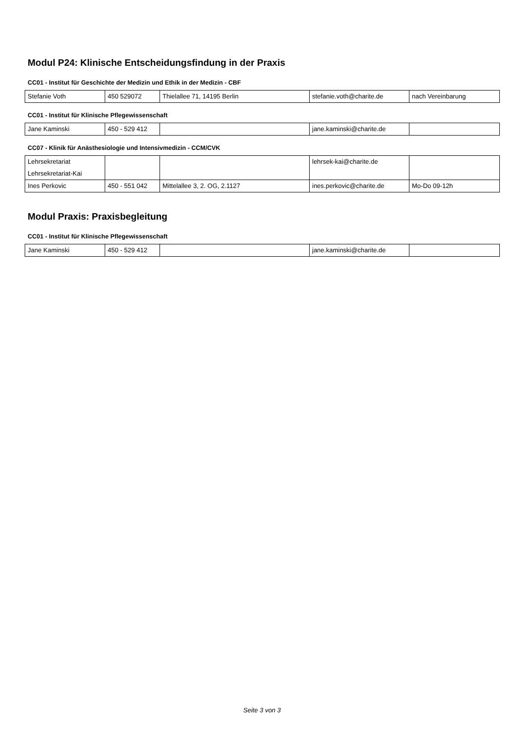Modul P24: Klinische Entscheidungsfindung in der Praxis
CC01 - Institut für Geschichte der Medizin und Ethik in der Medizin - CBF
| Stefanie Voth | 450 529072 | Thielallee 71, 14195 Berlin | stefanie.voth@charite.de | nach Vereinbarung |
CC01 - Institut für Klinische Pflegewissenschaft
| Jane Kaminski | 450 - 529 412 | | jane.kaminski@charite.de | |
CC07 - Klinik für Anästhesiologie und Intensivmedizin - CCM/CVK
| Lehrsekretariat Lehrsekretariat-Kai | | | lehrsek-kai@charite.de | |
| Ines Perkovic | 450 - 551 042 | Mittelallee 3, 2. OG, 2.1127 | ines.perkovic@charite.de | Mo-Do 09-12h |
Modul Praxis: Praxisbegleitung
CC01 - Institut für Klinische Pflegewissenschaft
| Jane Kaminski | 450 - 529 412 | | jane.kaminski@charite.de | |
Seite 3 von 3